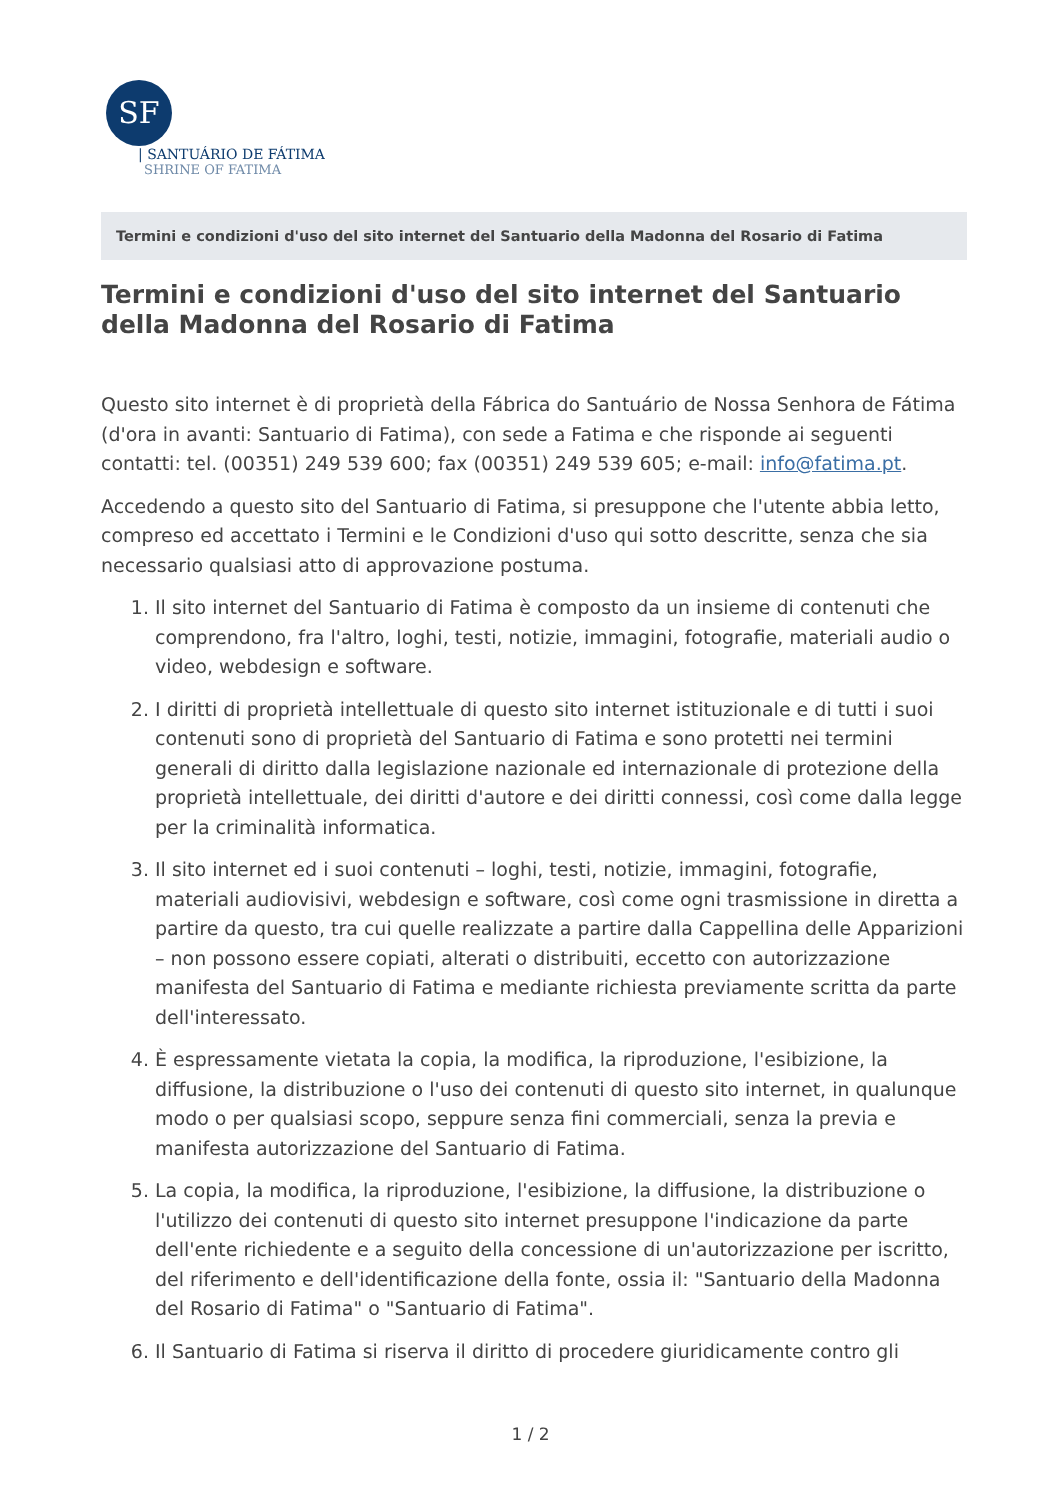SF
| SANTUÁRIO DE FÁTIMA
SHRINE OF FATIMA
Termini e condizioni d'uso del sito internet del Santuario della Madonna del Rosario di Fatima
Termini e condizioni d'uso del sito internet del Santuario della Madonna del Rosario di Fatima
Questo sito internet è di proprietà della Fábrica do Santuário de Nossa Senhora de Fátima (d'ora in avanti: Santuario di Fatima), con sede a Fatima e che risponde ai seguenti contatti: tel. (00351) 249 539 600; fax (00351) 249 539 605; e-mail: info@fatima.pt.
Accedendo a questo sito del Santuario di Fatima, si presuppone che l'utente abbia letto, compreso ed accettato i Termini e le Condizioni d'uso qui sotto descritte, senza che sia necessario qualsiasi atto di approvazione postuma.
1. Il sito internet del Santuario di Fatima è composto da un insieme di contenuti che comprendono, fra l'altro, loghi, testi, notizie, immagini, fotografie, materiali audio o video, webdesign e software.
2. I diritti di proprietà intellettuale di questo sito internet istituzionale e di tutti i suoi contenuti sono di proprietà del Santuario di Fatima e sono protetti nei termini generali di diritto dalla legislazione nazionale ed internazionale di protezione della proprietà intellettuale, dei diritti d'autore e dei diritti connessi, così come dalla legge per la criminalità informatica.
3. Il sito internet ed i suoi contenuti – loghi, testi, notizie, immagini, fotografie, materiali audiovisivi, webdesign e software, così come ogni trasmissione in diretta a partire da questo, tra cui quelle realizzate a partire dalla Cappellina delle Apparizioni – non possono essere copiati, alterati o distribuiti, eccetto con autorizzazione manifesta del Santuario di Fatima e mediante richiesta previamente scritta da parte dell'interessato.
4. È espressamente vietata la copia, la modifica, la riproduzione, l'esibizione, la diffusione, la distribuzione o l'uso dei contenuti di questo sito internet, in qualunque modo o per qualsiasi scopo, seppure senza fini commerciali, senza la previa e manifesta autorizzazione del Santuario di Fatima.
5. La copia, la modifica, la riproduzione, l'esibizione, la diffusione, la distribuzione o l'utilizzo dei contenuti di questo sito internet presuppone l'indicazione da parte dell'ente richiedente e a seguito della concessione di un'autorizzazione per iscritto, del riferimento e dell'identificazione della fonte, ossia il: "Santuario della Madonna del Rosario di Fatima" o "Santuario di Fatima".
6. Il Santuario di Fatima si riserva il diritto di procedere giuridicamente contro gli
1 / 2